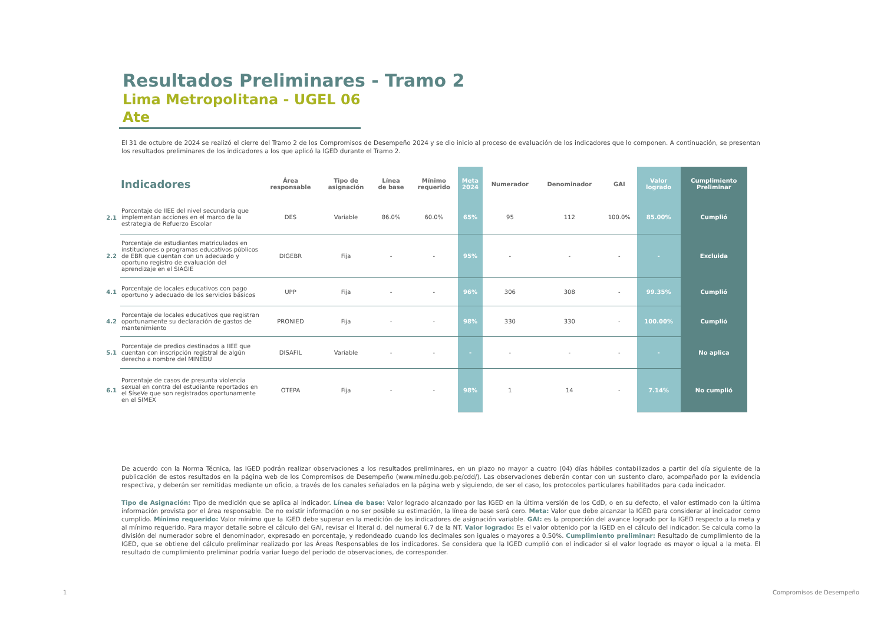Resultados Preliminares - Tramo 2
Lima Metropolitana - UGEL 06 Ate
El 31 de octubre de 2024 se realizó el cierre del Tramo 2 de los Compromisos de Desempeño 2024 y se dio inicio al proceso de evaluación de los indicadores que lo componen. A continuación, se presentan los resultados preliminares de los indicadores a los que aplicó la IGED durante el Tramo 2.
| | Indicadores | Área responsable | Tipo de asignación | Línea de base | Mínimo requerido | Meta 2024 | Numerador | Denominador | GAI | Valor logrado | Cumplimiento Preliminar |
| --- | --- | --- | --- | --- | --- | --- | --- | --- | --- | --- | --- |
| 2.1 | Porcentaje de IIEE del nivel secundaria que implementan acciones en el marco de la estrategia de Refuerzo Escolar | DES | Variable | 86.0% | 60.0% | 65% | 95 | 112 | 100.0% | 85.00% | Cumplió |
| 2.2 | Porcentaje de estudiantes matriculados en instituciones o programas educativos públicos de EBR que cuentan con un adecuado y oportuno registro de evaluación del aprendizaje en el SIAGIE | DIGEBR | Fija | - | - | 95% | - | - | - | - | Excluida |
| 4.1 | Porcentaje de locales educativos con pago oportuno y adecuado de los servicios básicos | UPP | Fija | - | - | 96% | 306 | 308 | - | 99.35% | Cumplió |
| 4.2 | Porcentaje de locales educativos que registran oportunamente su declaración de gastos de mantenimiento | PRONIED | Fija | - | - | 98% | 330 | 330 | - | 100.00% | Cumplió |
| 5.1 | Porcentaje de predios destinados a IIEE que cuentan con inscripción registral de algún derecho a nombre del MINEDU | DISAFIL | Variable | - | - | - | - | - | - | - | No aplica |
| 6.1 | Porcentaje de casos de presunta violencia sexual en contra del estudiante reportados en el SíseVe que son registrados oportunamente en el SIMEX | OTEPA | Fija | - | - | 98% | 1 | 14 | - | 7.14% | No cumplió |
De acuerdo con la Norma Técnica, las IGED podrán realizar observaciones a los resultados preliminares, en un plazo no mayor a cuatro (04) días hábiles contabilizados a partir del día siguiente de la publicación de estos resultados en la página web de los Compromisos de Desempeño (www.minedu.gob.pe/cdd/). Las observaciones deberán contar con un sustento claro, acompañado por la evidencia respectiva, y deberán ser remitidas mediante un oficio, a través de los canales señalados en la página web y siguiendo, de ser el caso, los protocolos particulares habilitados para cada indicador.
Tipo de Asignación: Tipo de medición que se aplica al indicador. Línea de base: Valor logrado alcanzado por las IGED en la última versión de los CdD, o en su defecto, el valor estimado con la última información provista por el área responsable. De no existir información o no ser posible su estimación, la línea de base será cero. Meta: Valor que debe alcanzar la IGED para considerar al indicador como cumplido. Mínimo requerido: Valor mínimo que la IGED debe superar en la medición de los indicadores de asignación variable. GAI: es la proporción del avance logrado por la IGED respecto a la meta y al mínimo requerido. Para mayor detalle sobre el cálculo del GAI, revisar el literal d. del numeral 6.7 de la NT. Valor logrado: Es el valor obtenido por la IGED en el cálculo del indicador. Se calcula como la división del numerador sobre el denominador, expresado en porcentaje, y redondeado cuando los decimales son iguales o mayores a 0.50%. Cumplimiento preliminar: Resultado de cumplimiento de la IGED, que se obtiene del cálculo preliminar realizado por las Áreas Responsables de los indicadores. Se considera que la IGED cumplió con el indicador si el valor logrado es mayor o igual a la meta. El resultado de cumplimiento preliminar podría variar luego del periodo de observaciones, de corresponder.
1 Compromisos de Desempeño